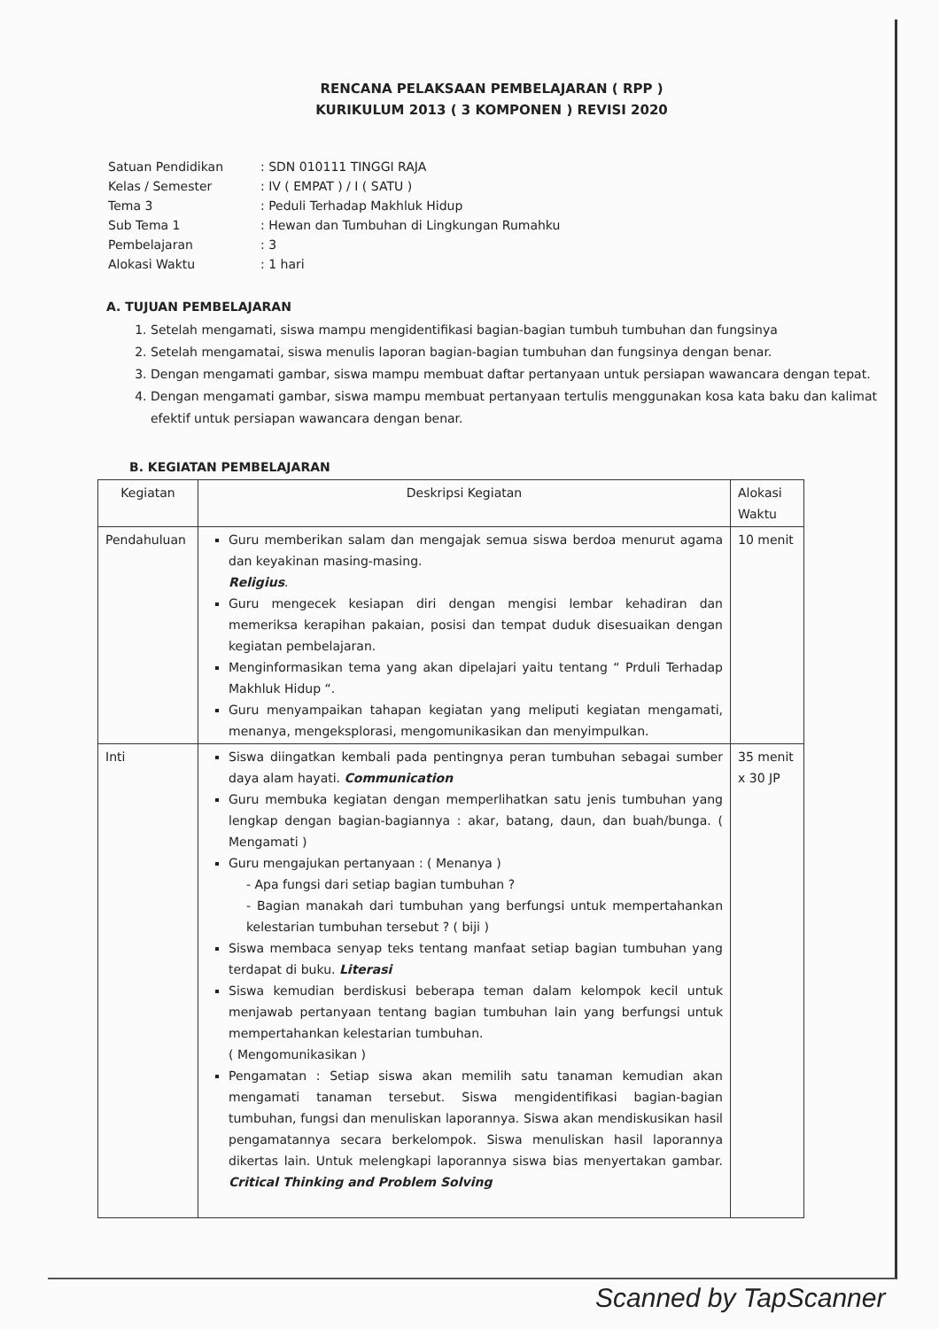RENCANA PELAKSAAN PEMBELAJARAN ( RPP )
KURIKULUM 2013 ( 3 KOMPONEN ) REVISI 2020
| Satuan Pendidikan | : SDN 010111 TINGGI RAJA |
| Kelas / Semester | : IV ( EMPAT ) / I ( SATU ) |
| Tema 3 | : Peduli Terhadap Makhluk Hidup |
| Sub Tema 1 | : Hewan dan Tumbuhan di Lingkungan Rumahku |
| Pembelajaran | : 3 |
| Alokasi Waktu | : 1 hari |
A. TUJUAN PEMBELAJARAN
1. Setelah mengamati, siswa mampu mengidentifikasi bagian-bagian tumbuh tumbuhan dan fungsinya
2. Setelah mengamatai, siswa menulis laporan bagian-bagian tumbuhan dan fungsinya dengan benar.
3. Dengan mengamati gambar, siswa mampu membuat daftar pertanyaan untuk persiapan wawancara dengan tepat.
4. Dengan mengamati gambar, siswa mampu membuat pertanyaan tertulis menggunakan kosa kata baku dan kalimat efektif untuk persiapan wawancara dengan benar.
B. KEGIATAN PEMBELAJARAN
| Kegiatan | Deskripsi Kegiatan | Alokasi Waktu |
| --- | --- | --- |
| Pendahuluan | Guru memberikan salam dan mengajak semua siswa berdoa menurut agama dan keyakinan masing-masing. Religius . Guru mengecek kesiapan diri dengan mengisi lembar kehadiran dan memeriksa kerapihan pakaian, posisi dan tempat duduk disesuaikan dengan kegiatan pembelajaran. Menginformasikan tema yang akan dipelajari yaitu tentang “ Prduli Terhadap Makhluk Hidup “. Guru menyampaikan tahapan kegiatan yang meliputi kegiatan mengamati, menanya, mengeksplorasi, mengomunikasikan dan menyimpulkan. | 10 menit |
| Inti | Siswa diingatkan kembali pada pentingnya peran tumbuhan sebagai sumber daya alam hayati. Communication Guru membuka kegiatan dengan memperlihatkan satu jenis tumbuhan yang lengkap dengan bagian-bagiannya : akar, batang, daun, dan buah/bunga. ( Mengamati ) Guru mengajukan pertanyaan : ( Menanya ) - Apa fungsi dari setiap bagian tumbuhan ? - Bagian manakah dari tumbuhan yang berfungsi untuk mempertahankan kelestarian tumbuhan tersebut ? ( biji ) Siswa membaca senyap teks tentang manfaat setiap bagian tumbuhan yang terdapat di buku. Literasi Siswa kemudian berdiskusi beberapa teman dalam kelompok kecil untuk menjawab pertanyaan tentang bagian tumbuhan lain yang berfungsi untuk mempertahankan kelestarian tumbuhan. ( Mengomunikasikan ) Pengamatan : Setiap siswa akan memilih satu tanaman kemudian akan mengamati tanaman tersebut. Siswa mengidentifikasi bagian-bagian tumbuhan, fungsi dan menuliskan laporannya. Siswa akan mendiskusikan hasil pengamatannya secara berkelompok. Siswa menuliskan hasil laporannya dikertas lain. Untuk melengkapi laporannya siswa bias menyertakan gambar. Critical Thinking and Problem Solving | 35 menit x 30 JP |
Scanned by TapScanner